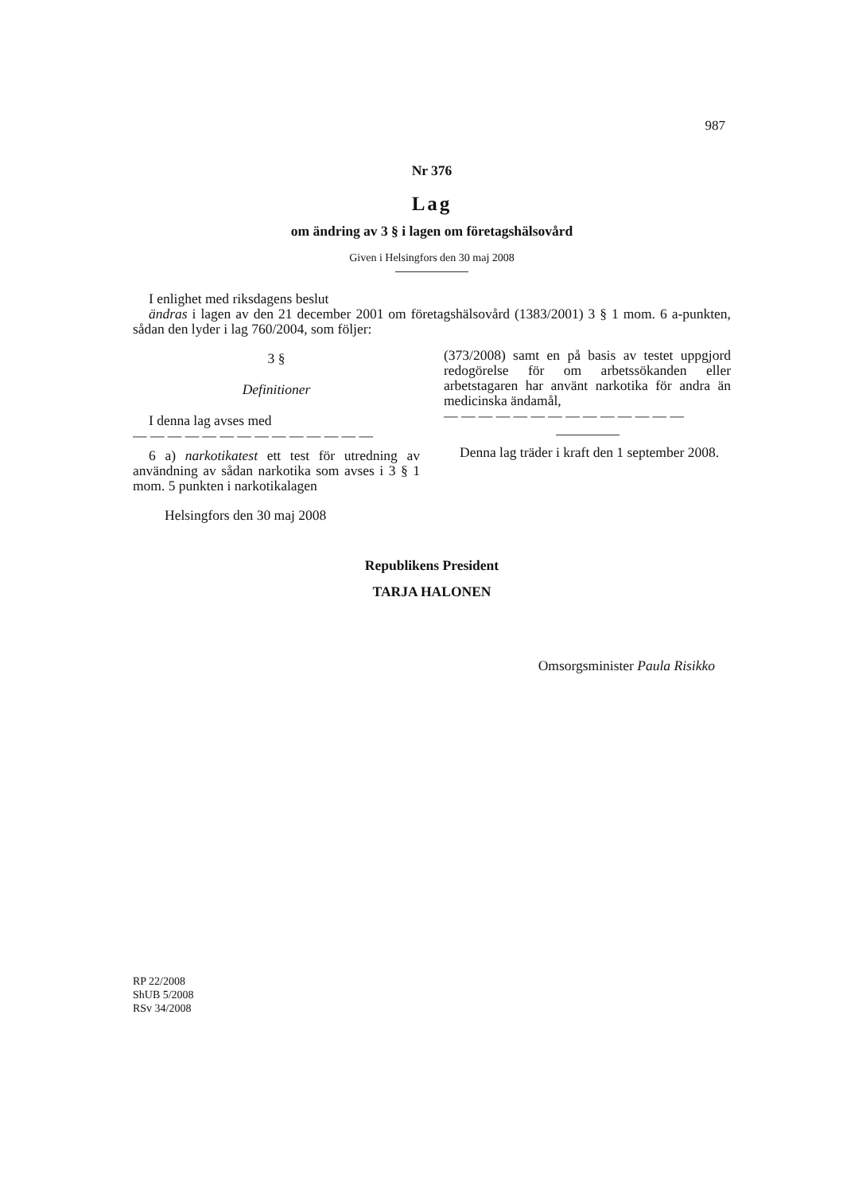987
Nr 376
Lag
om ändring av 3 § i lagen om företagshälsovård
Given i Helsingfors den 30 maj 2008
I enlighet med riksdagens beslut
ändras i lagen av den 21 december 2001 om företagshälsovård (1383/2001) 3 § 1 mom. 6 a-punkten, sådan den lyder i lag 760/2004, som följer:
3 §
Definitioner
I denna lag avses med
— — — — — — — — — — — — — —
6 a) narkotikatest ett test för utredning av användning av sådan narkotika som avses i 3 § 1 mom. 5 punkten i narkotikalagen
(373/2008) samt en på basis av testet uppgjord redogörelse för om arbetssökanden eller arbetstagaren har använt narkotika för andra än medicinska ändamål,
— — — — — — — — — — — — — —
Denna lag träder i kraft den 1 september 2008.
Helsingfors den 30 maj 2008
Republikens President
TARJA HALONEN
Omsorgsminister Paula Risikko
RP 22/2008
ShUB 5/2008
RSv 34/2008